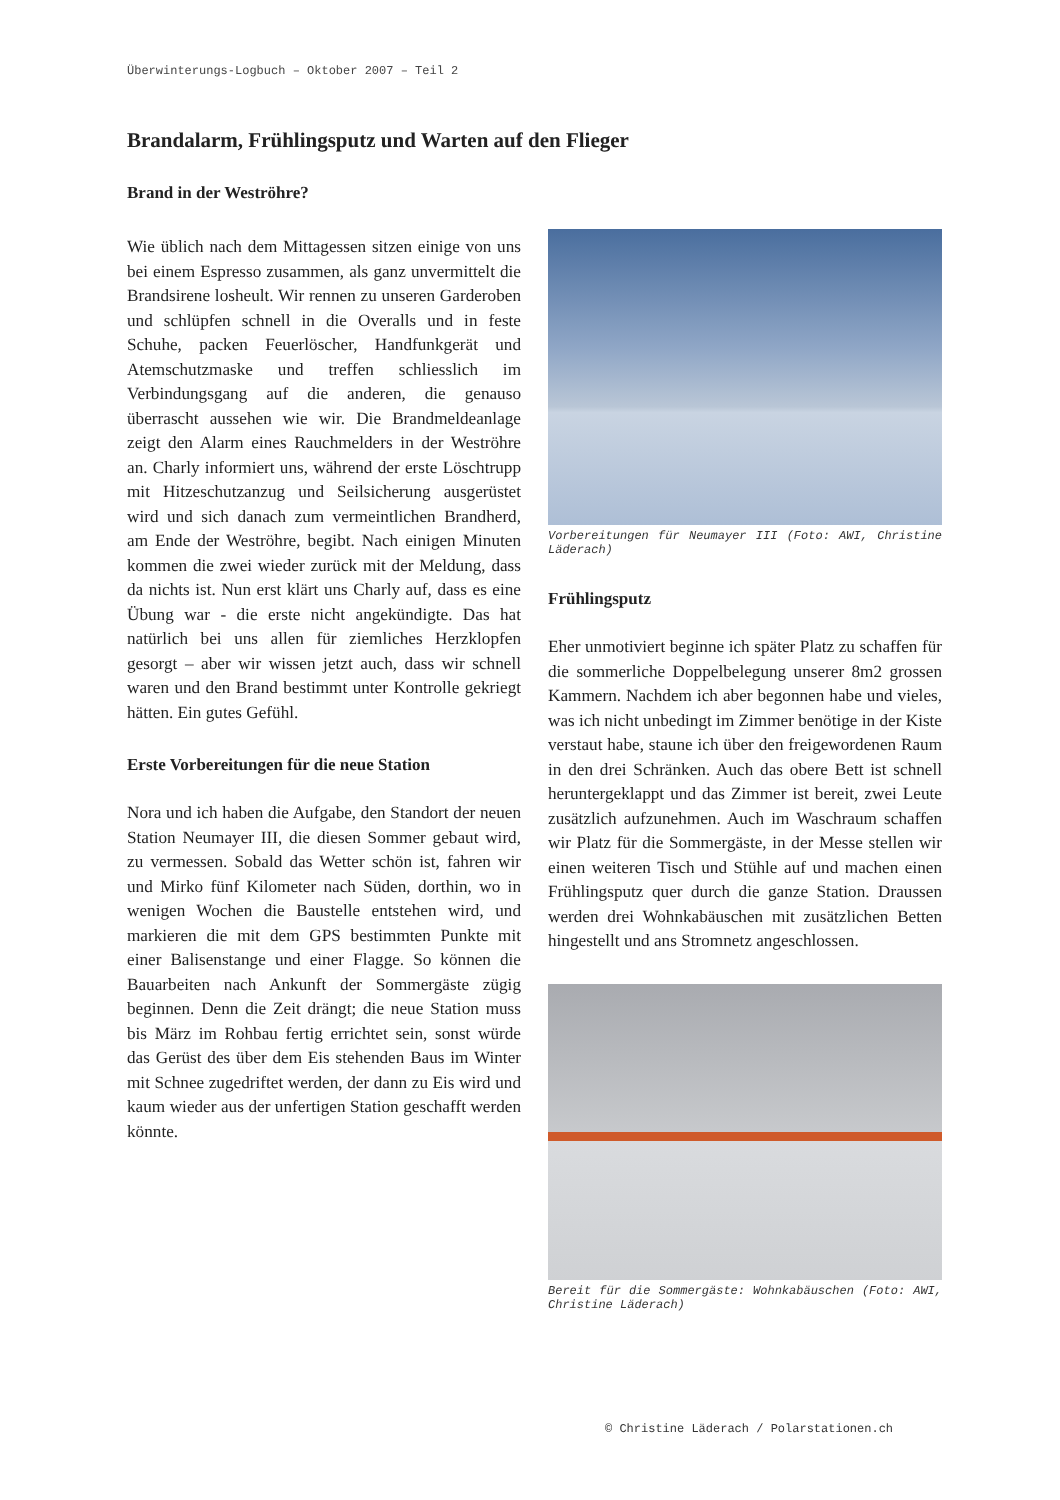Überwinterungs-Logbuch – Oktober 2007 – Teil 2
Brandalarm, Frühlingsputz und Warten auf den Flieger
Brand in der Weströhre?
Wie üblich nach dem Mittagessen sitzen einige von uns bei einem Espresso zusammen, als ganz unvermittelt die Brandsirene losheult. Wir rennen zu unseren Garderoben und schlüpfen schnell in die Overalls und in feste Schuhe, packen Feuerlöscher, Handfunkgerät und Atemschutzmaske und treffen schliesslich im Verbindungsgang auf die anderen, die genauso überrascht aussehen wie wir. Die Brandmeldeanlage zeigt den Alarm eines Rauchmelders in der Weströhre an. Charly informiert uns, während der erste Löschtrupp mit Hitzeschutzanzug und Seilsicherung ausgerüstet wird und sich danach zum vermeintlichen Brandherd, am Ende der Weströhre, begibt. Nach einigen Minuten kommen die zwei wieder zurück mit der Meldung, dass da nichts ist. Nun erst klärt uns Charly auf, dass es eine Übung war - die erste nicht angekündigte. Das hat natürlich bei uns allen für ziemliches Herzklopfen gesorgt – aber wir wissen jetzt auch, dass wir schnell waren und den Brand bestimmt unter Kontrolle gekriegt hätten. Ein gutes Gefühl.
Erste Vorbereitungen für die neue Station
Nora und ich haben die Aufgabe, den Standort der neuen Station Neumayer III, die diesen Sommer gebaut wird, zu vermessen. Sobald das Wetter schön ist, fahren wir und Mirko fünf Kilometer nach Süden, dorthin, wo in wenigen Wochen die Baustelle entstehen wird, und markieren die mit dem GPS bestimmten Punkte mit einer Balisenstange und einer Flagge. So können die Bauarbeiten nach Ankunft der Sommergäste zügig beginnen. Denn die Zeit drängt; die neue Station muss bis März im Rohbau fertig errichtet sein, sonst würde das Gerüst des über dem Eis stehenden Baus im Winter mit Schnee zugedriftet werden, der dann zu Eis wird und kaum wieder aus der unfertigen Station geschafft werden könnte.
Vorbereitungen für Neumayer III (Foto: AWI, Christine Läderach)
Frühlingsputz
Eher unmotiviert beginne ich später Platz zu schaffen für die sommerliche Doppelbelegung unserer 8m2 grossen Kammern. Nachdem ich aber begonnen habe und vieles, was ich nicht unbedingt im Zimmer benötige in der Kiste verstaut habe, staune ich über den freigewordenen Raum in den drei Schränken. Auch das obere Bett ist schnell heruntergeklappt und das Zimmer ist bereit, zwei Leute zusätzlich aufzunehmen. Auch im Waschraum schaffen wir Platz für die Sommergäste, in der Messe stellen wir einen weiteren Tisch und Stühle auf und machen einen Frühlingsputz quer durch die ganze Station. Draussen werden drei Wohnkabäuschen mit zusätzlichen Betten hingestellt und ans Stromnetz angeschlossen.
Bereit für die Sommergäste: Wohnkabäuschen (Foto: AWI, Christine Läderach)
© Christine Läderach / Polarstationen.ch